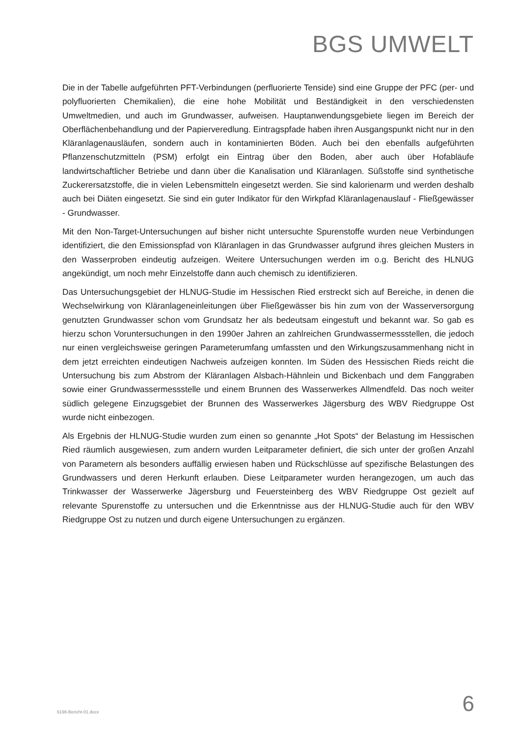BGS UMWELT
Die in der Tabelle aufgeführten PFT-Verbindungen (perfluorierte Tenside) sind eine Gruppe der PFC (per- und polyfluorierten Chemikalien), die eine hohe Mobilität und Beständigkeit in den verschiedensten Umweltmedien, und auch im Grundwasser, aufweisen. Hauptanwendungsgebiete liegen im Bereich der Oberflächenbehandlung und der Papierveredlung. Eintragspfade haben ihren Ausgangspunkt nicht nur in den Kläranlagenausläufen, sondern auch in kontaminierten Böden. Auch bei den ebenfalls aufgeführten Pflanzenschutzmitteln (PSM) erfolgt ein Eintrag über den Boden, aber auch über Hofabläufe landwirtschaftlicher Betriebe und dann über die Kanalisation und Kläranlagen. Süßstoffe sind synthetische Zuckerersatzstoffe, die in vielen Lebensmitteln eingesetzt werden. Sie sind kalorienarm und werden deshalb auch bei Diäten eingesetzt. Sie sind ein guter Indikator für den Wirkpfad Kläranlagenauslauf - Fließgewässer - Grundwasser.
Mit den Non-Target-Untersuchungen auf bisher nicht untersuchte Spurenstoffe wurden neue Verbindungen identifiziert, die den Emissionspfad von Kläranlagen in das Grundwasser aufgrund ihres gleichen Musters in den Wasserproben eindeutig aufzeigen. Weitere Untersuchungen werden im o.g. Bericht des HLNUG angekündigt, um noch mehr Einzelstoffe dann auch chemisch zu identifizieren.
Das Untersuchungsgebiet der HLNUG-Studie im Hessischen Ried erstreckt sich auf Bereiche, in denen die Wechselwirkung von Kläranlageneinleitungen über Fließgewässer bis hin zum von der Wasserversorgung genutzten Grundwasser schon vom Grundsatz her als bedeutsam eingestuft und bekannt war. So gab es hierzu schon Voruntersuchungen in den 1990er Jahren an zahlreichen Grundwassermessstellen, die jedoch nur einen vergleichsweise geringen Parameterumfang umfassten und den Wirkungszusammenhang nicht in dem jetzt erreichten eindeutigen Nachweis aufzeigen konnten. Im Süden des Hessischen Rieds reicht die Untersuchung bis zum Abstrom der Kläranlagen Alsbach-Hähnlein und Bickenbach und dem Fanggraben sowie einer Grundwassermessstelle und einem Brunnen des Wasserwerkes Allmendfeld. Das noch weiter südlich gelegene Einzugsgebiet der Brunnen des Wasserwerkes Jägersburg des WBV Riedgruppe Ost wurde nicht einbezogen.
Als Ergebnis der HLNUG-Studie wurden zum einen so genannte „Hot Spots“ der Belastung im Hessischen Ried räumlich ausgewiesen, zum andern wurden Leitparameter definiert, die sich unter der großen Anzahl von Parametern als besonders auffällig erwiesen haben und Rückschlüsse auf spezifische Belastungen des Grundwassers und deren Herkunft erlauben. Diese Leitparameter wurden herangezogen, um auch das Trinkwasser der Wasserwerke Jägersburg und Feuersteinberg des WBV Riedgruppe Ost gezielt auf relevante Spurenstoffe zu untersuchen und die Erkenntnisse aus der HLNUG-Studie auch für den WBV Riedgruppe Ost zu nutzen und durch eigene Untersuchungen zu ergänzen.
6198-Bericht-01.docx 6